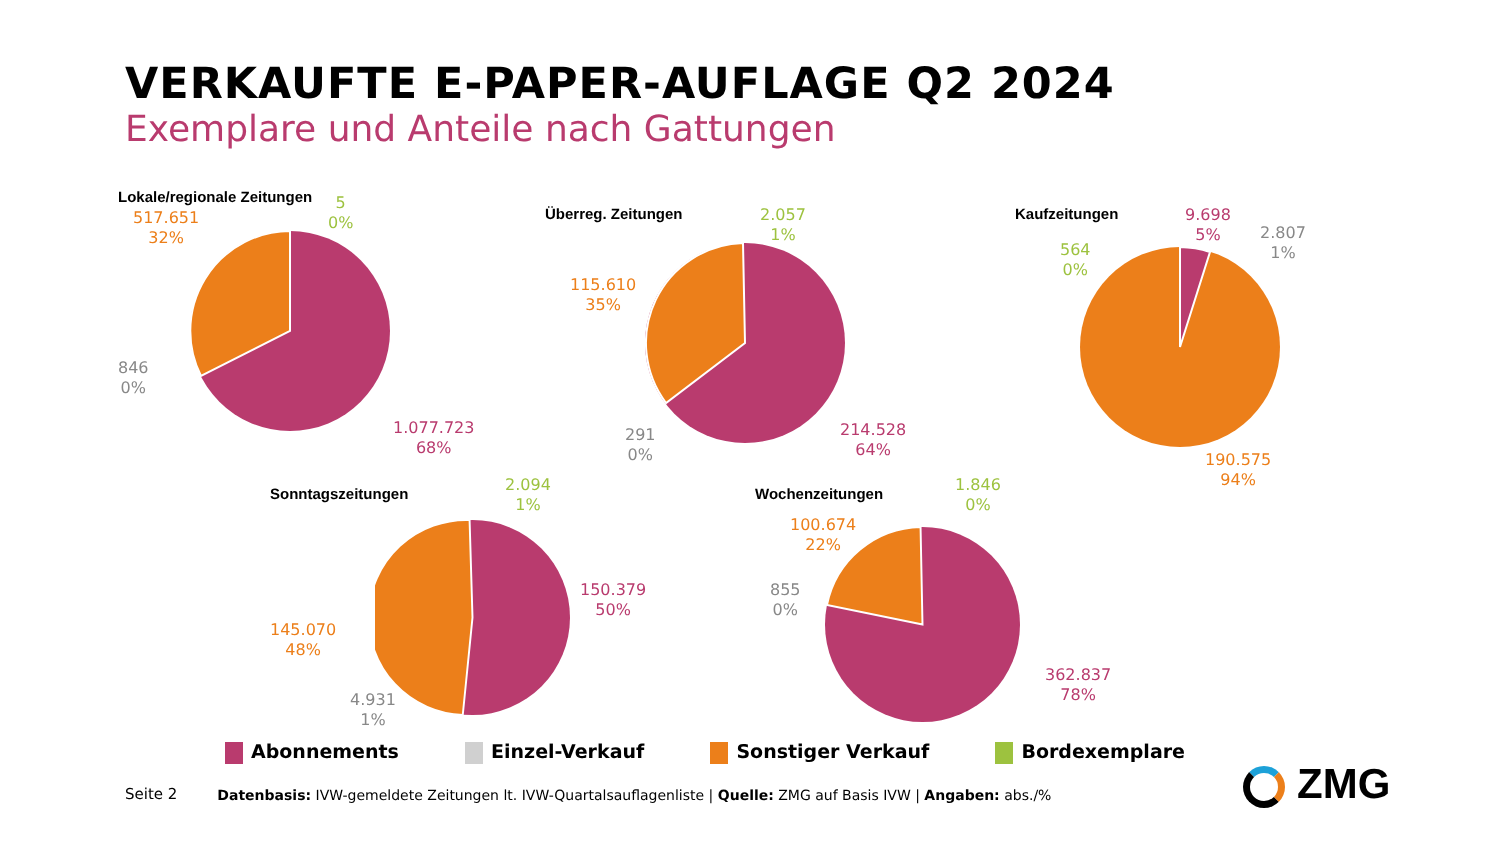VERKAUFTE E-PAPER-AUFLAGE Q2 2024
Exemplare und Anteile nach Gattungen
Lokale/regionale Zeitungen
517.651
32%
5
0%
846
0%
1.077.723
68%
Überreg. Zeitungen
115.610
35%
2.057
1%
291
0%
214.528
64%
Kaufzeitungen
9.698
5%
2.807
1%
564
0%
190.575
94%
Sonntagszeitungen
2.094
1%
150.379
50%
145.070
48%
4.931
1%
Wochenzeitungen
1.846
0%
100.674
22%
855
0%
362.837
78%
Abonnements Einzel-Verkauf Sonstiger Verkauf Bordexemplare
Seite 2 Datenbasis: IVW-gemeldete Zeitungen lt. IVW-Quartalsauflagenliste | Quelle: ZMG auf Basis IVW | Angaben: abs./%
ZMG